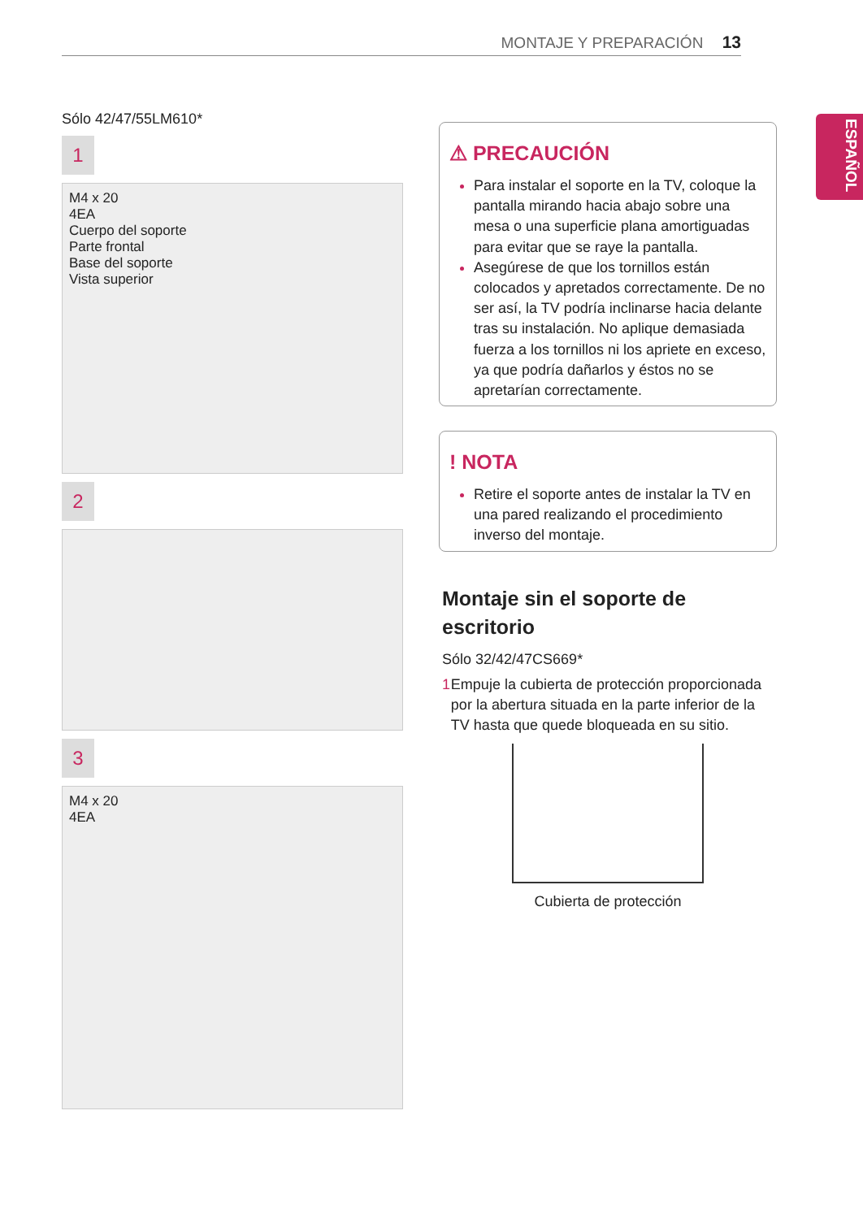MONTAJE Y PREPARACIÓN 13
ESPAÑOL
Sólo 42/47/55LM610*
1
M4 x 20
4EA
Cuerpo del soporte
Parte frontal
Base del soporte
Vista superior
2
3
M4 x 20
4EA
⚠ PRECAUCIÓN
Para instalar el soporte en la TV, coloque la pantalla mirando hacia abajo sobre una mesa o una superficie plana amortiguadas para evitar que se raye la pantalla.
Asegúrese de que los tornillos están colocados y apretados correctamente. De no ser así, la TV podría inclinarse hacia delante tras su instalación. No aplique demasiada fuerza a los tornillos ni los apriete en exceso, ya que podría dañarlos y éstos no se apretarían correctamente.
! NOTA
Retire el soporte antes de instalar la TV en una pared realizando el procedimiento inverso del montaje.
Montaje sin el soporte de escritorio
Sólo 32/42/47CS669*
1 Empuje la cubierta de protección proporcionada por la abertura situada en la parte inferior de la TV hasta que quede bloqueada en su sitio.
Cubierta de protección